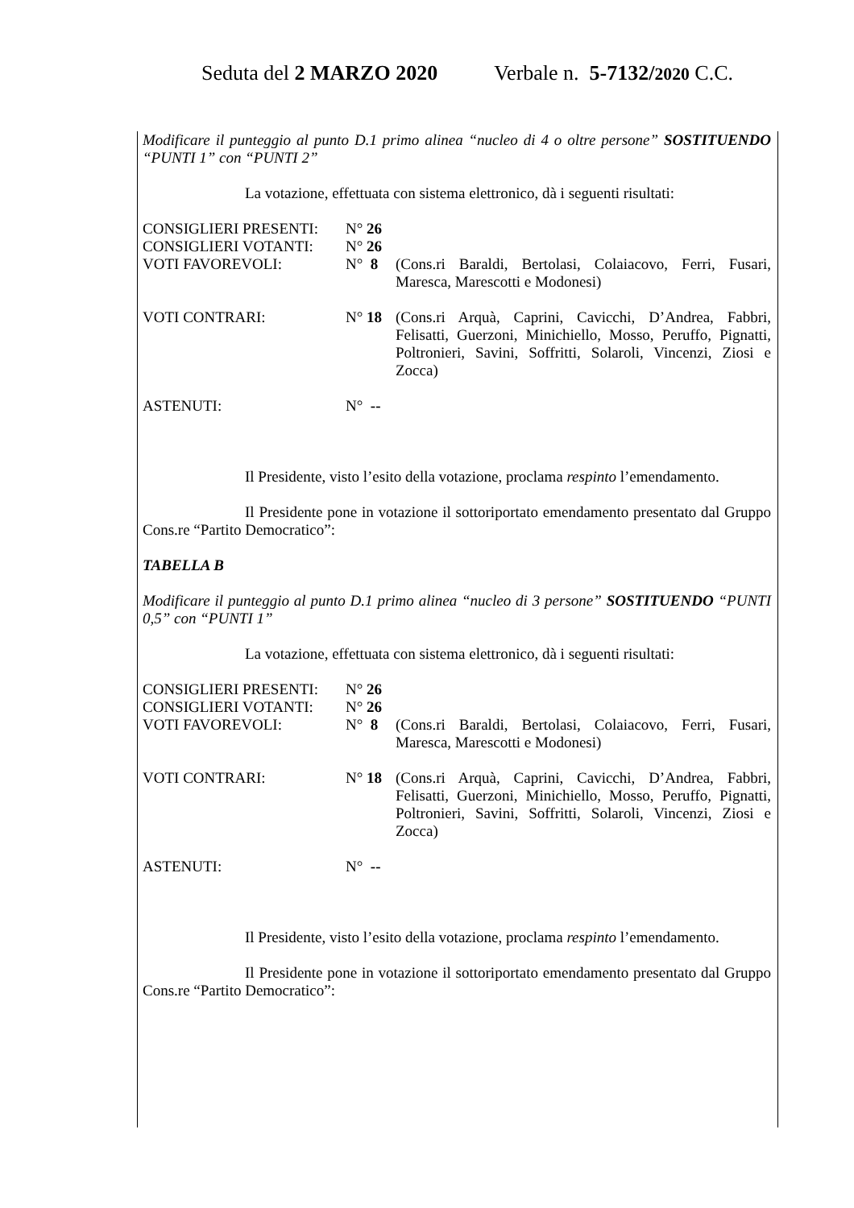Seduta del 2 MARZO 2020 Verbale n. 5-7132/2020 C.C.
Modificare il punteggio al punto D.1 primo alinea “nucleo di 4 o oltre persone” SOSTITUENDO “PUNTI 1” con “PUNTI 2”
La votazione, effettuata con sistema elettronico, dà i seguenti risultati:
CONSIGLIERI PRESENTI:
N° 26
CONSIGLIERI VOTANTI:
N° 26
VOTI FAVOREVOLI:
N° 8
(Cons.ri Baraldi, Bertolasi, Colaiacovo, Ferri, Fusari, Maresca, Marescotti e Modonesi)
VOTI CONTRARI:
N° 18
(Cons.ri Arquà, Caprini, Cavicchi, D’Andrea, Fabbri, Felisatti, Guerzoni, Minichiello, Mosso, Peruffo, Pignatti, Poltronieri, Savini, Soffritti, Solaroli, Vincenzi, Ziosi e Zocca)
ASTENUTI:
N° --
Il Presidente, visto l’esito della votazione, proclama respinto l’emendamento.
Il Presidente pone in votazione il sottoriportato emendamento presentato dal Gruppo Cons.re “Partito Democratico”:
TABELLA B
Modificare il punteggio al punto D.1 primo alinea “nucleo di 3 persone” SOSTITUENDO “PUNTI 0,5” con “PUNTI 1”
La votazione, effettuata con sistema elettronico, dà i seguenti risultati:
CONSIGLIERI PRESENTI:
N° 26
CONSIGLIERI VOTANTI:
N° 26
VOTI FAVOREVOLI:
N° 8
(Cons.ri Baraldi, Bertolasi, Colaiacovo, Ferri, Fusari, Maresca, Marescotti e Modonesi)
VOTI CONTRARI:
N° 18
(Cons.ri Arquà, Caprini, Cavicchi, D’Andrea, Fabbri, Felisatti, Guerzoni, Minichiello, Mosso, Peruffo, Pignatti, Poltronieri, Savini, Soffritti, Solaroli, Vincenzi, Ziosi e Zocca)
ASTENUTI:
N° --
Il Presidente, visto l’esito della votazione, proclama respinto l’emendamento.
Il Presidente pone in votazione il sottoriportato emendamento presentato dal Gruppo Cons.re “Partito Democratico”: